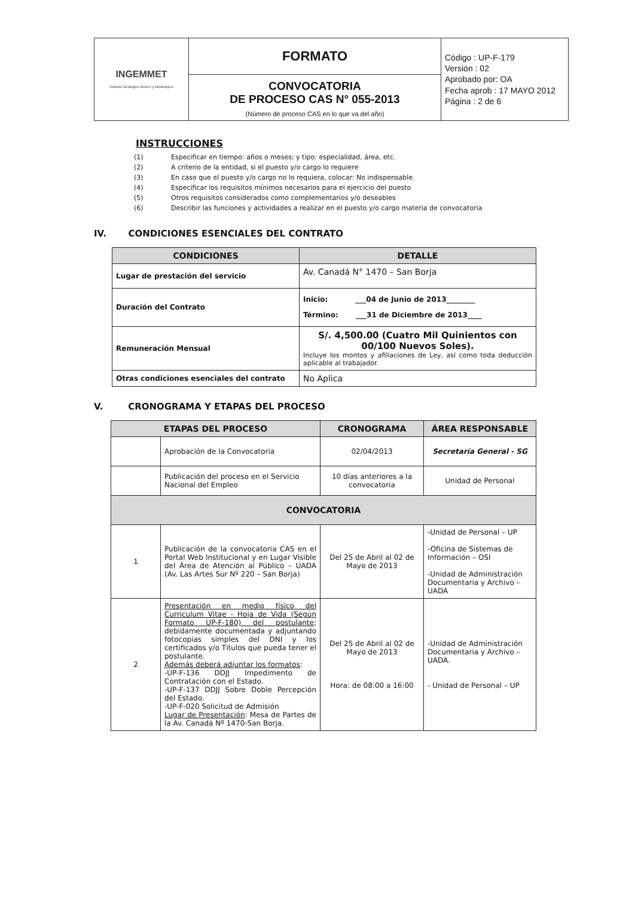| INGEMMET Instituto Geológico Minero y Metalúrgico | FORMATO | Código : UP-F-179 Versión : 02 Aprobado por: OA Fecha aprob : 17 MAYO 2012 Página : 2 de 6 |
| | CONVOCATORIA DE PROCESO CAS N° 055-2013 (Número de proceso CAS en lo que va del año) | |
INSTRUCCIONES
| (1) | Especificar en tiempo: años o meses; y tipo: especialidad, área, etc. |
| (2) | A criterio de la entidad, si el puesto y/o cargo lo requiere |
| (3) | En caso que el puesto y/o cargo no lo requiera, colocar: No indispensable |
| (4) | Especificar los requisitos mínimos necesarios para el ejercicio del puesto |
| (5) | Otros requisitos considerados como complementarios y/o deseables |
| (6) | Describir las funciones y actividades a realizar en el puesto y/o cargo materia de convocatoria |
IV. CONDICIONES ESENCIALES DEL CONTRATO
| CONDICIONES | DETALLE |
| --- | --- |
| Lugar de prestación del servicio | Av. Canadá N° 1470 – San Borja |
| Duración del Contrato | Inicio: ___04 de Junio de 2013________ Término: ___31 de Diciembre de 2013____ |
| Remuneración Mensual | S/. 4,500.00 (Cuatro Mil Quinientos con 00/100 Nuevos Soles). Incluye los montos y afiliaciones de Ley, así como toda deducción aplicable al trabajador. |
| Otras condiciones esenciales del contrato | No Aplica |
V. CRONOGRAMA Y ETAPAS DEL PROCESO
| ETAPAS DEL PROCESO | | CRONOGRAMA | ÁREA RESPONSABLE |
| --- | --- | --- | --- |
| | Aprobación de la Convocatoria | 02/04/2013 | Secretaría General - SG |
| | Publicación del proceso en el Servicio Nacional del Empleo | 10 días anteriores a la convocatoria | Unidad de Personal |
| CONVOCATORIA | | | |
| 1 | Publicación de la convocatoria CAS en el Portal Web Institucional y en Lugar Visible del Área de Atención al Público – UADA (Av. Las Artes Sur Nº 220 – San Borja) | Del 25 de Abril al 02 de Mayo de 2013 | -Unidad de Personal – UP -Oficina de Sistemas de Información – OSI -Unidad de Administración Documentaria y Archivo – UADA |
| 2 | Presentación en medio físico del Curriculum Vitae - Hoja de Vida (Según Formato UP-F-180) del postulante ; debidamente documentada y adjuntando fotocopias simples del DNI y los certificados y/o Títulos que pueda tener el postulante. Además deberá adjuntar los formatos : -UP-F-136 DDJJ Impedimento de Contratación con el Estado. -UP-F-137 DDJJ Sobre Doble Percepción del Estado. -UP-F-020 Solicitud de Admisión Lugar de Presentación : Mesa de Partes de la Av. Canadá Nº 1470-San Borja. | Del 25 de Abril al 02 de Mayo de 2013 Hora: de 08:00 a 16:00 | -Unidad de Administración Documentaria y Archivo – UADA. - Unidad de Personal – UP |